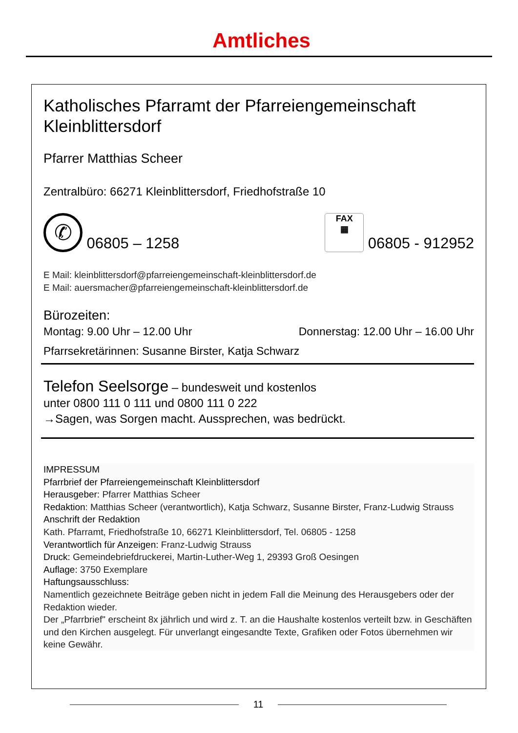Amtliches
Katholisches Pfarramt der Pfarreiengemeinschaft Kleinblittersdorf
Pfarrer Matthias Scheer
Zentralbüro: 66271 Kleinblittersdorf, Friedhofstraße 10
✆ 06805 – 1258
FAX
▦ 06805 - 912952
E Mail: kleinblittersdorf@pfarreiengemeinschaft-kleinblittersdorf.de
E Mail: auersmacher@pfarreiengemeinschaft-kleinblittersdorf.de
Bürozeiten:
Montag: 9.00 Uhr – 12.00 Uhr Donnerstag: 12.00 Uhr – 16.00 Uhr
Pfarrsekretärinnen: Susanne Birster, Katja Schwarz
Telefon Seelsorge – bundesweit und kostenlos
unter 0800 111 0 111 und 0800 111 0 222
→Sagen, was Sorgen macht. Aussprechen, was bedrückt.
IMPRESSUM
Pfarrbrief der Pfarreiengemeinschaft Kleinblittersdorf
Herausgeber: Pfarrer Matthias Scheer
Redaktion: Matthias Scheer (verantwortlich), Katja Schwarz, Susanne Birster, Franz-Ludwig Strauss
Anschrift der Redaktion
Kath. Pfarramt, Friedhofstraße 10, 66271 Kleinblittersdorf, Tel. 06805 - 1258
Verantwortlich für Anzeigen: Franz-Ludwig Strauss
Druck: Gemeindebriefdruckerei, Martin-Luther-Weg 1, 29393 Groß Oesingen
Auflage: 3750 Exemplare
Haftungsausschluss:
Namentlich gezeichnete Beiträge geben nicht in jedem Fall die Meinung des Herausgebers oder der Redaktion wieder.
Der „Pfarrbrief" erscheint 8x jährlich und wird z. T. an die Haushalte kostenlos verteilt bzw. in Geschäften und den Kirchen ausgelegt. Für unverlangt eingesandte Texte, Grafiken oder Fotos übernehmen wir keine Gewähr.
11